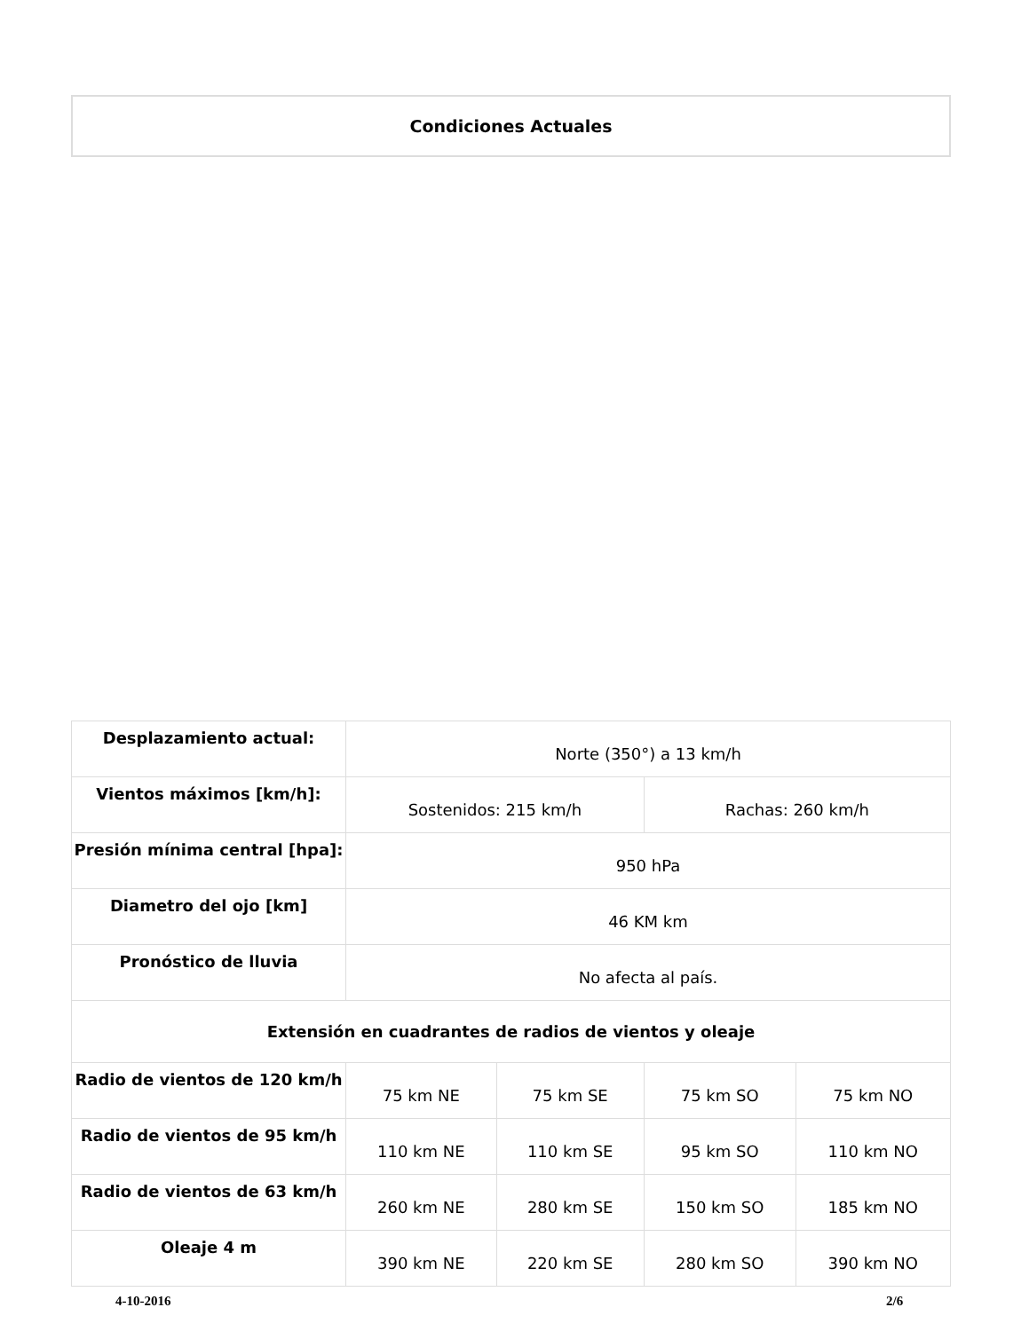Condiciones Actuales
| Desplazamiento actual: | Norte (350°) a 13 km/h | | | |
| Vientos máximos [km/h]: | Sostenidos: 215 km/h | | Rachas: 260 km/h | |
| Presión mínima central [hpa]: | 950 hPa | | | |
| Diametro del ojo [km] | 46 KM km | | | |
| Pronóstico de lluvia | No afecta al país. | | | |
| Extensión en cuadrantes de radios de vientos y oleaje | | | | |
| Radio de vientos de 120 km/h | 75 km NE | 75 km SE | 75 km SO | 75 km NO |
| Radio de vientos de 95 km/h | 110 km NE | 110 km SE | 95 km SO | 110 km NO |
| Radio de vientos de 63 km/h | 260 km NE | 280 km SE | 150 km SO | 185 km NO |
| Oleaje 4 m | 390 km NE | 220 km SE | 280 km SO | 390 km NO |
4-10-2016 2/6